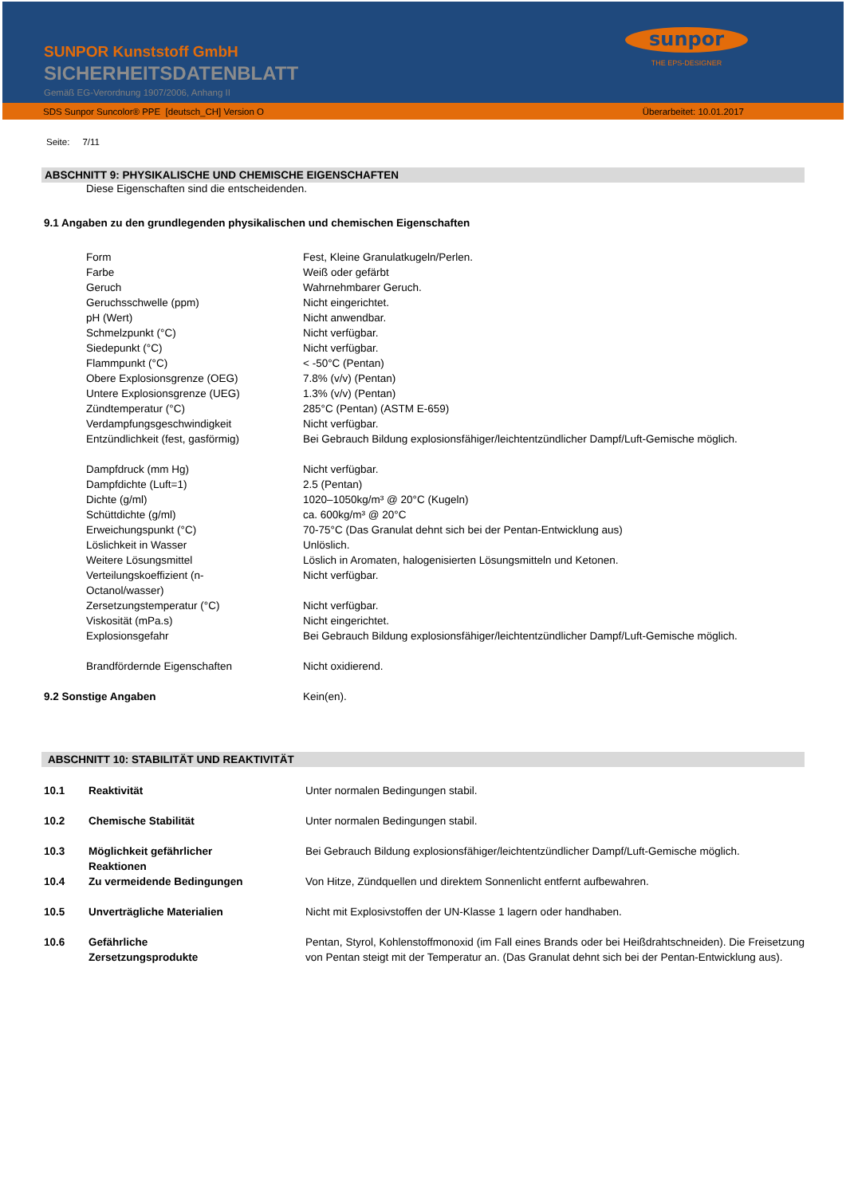SUNPOR Kunststoff GmbH
SICHERHEITSDATENBLATT
Gemäß EG-Verordnung 1907/2006, Anhang II
sunpor
THE EPS-DESIGNER
SDS Sunpor Suncolor® PPE [deutsch_CH] Version O Überarbeitet: 10.01.2017
Seite: 7/11
ABSCHNITT 9: PHYSIKALISCHE UND CHEMISCHE EIGENSCHAFTEN
Diese Eigenschaften sind die entscheidenden.
9.1 Angaben zu den grundlegenden physikalischen und chemischen Eigenschaften
| | Form | Fest, Kleine Granulatkugeln/Perlen. |
| | Farbe | Weiß oder gefärbt |
| | Geruch | Wahrnehmbarer Geruch. |
| | Geruchsschwelle (ppm) | Nicht eingerichtet. |
| | pH (Wert) | Nicht anwendbar. |
| | Schmelzpunkt (°C) | Nicht verfügbar. |
| | Siedepunkt (°C) | Nicht verfügbar. |
| | Flammpunkt (°C) | < -50°C (Pentan) |
| | Obere Explosionsgrenze (OEG) | 7.8% (v/v) (Pentan) |
| | Untere Explosionsgrenze (UEG) | 1.3% (v/v) (Pentan) |
| | Zündtemperatur (°C) | 285°C (Pentan) (ASTM E-659) |
| | Verdampfungsgeschwindigkeit | Nicht verfügbar. |
| | Entzündlichkeit (fest, gasförmig) | Bei Gebrauch Bildung explosionsfähiger/leichtentzündlicher Dampf/Luft-Gemische möglich. |
| | Dampfdruck (mm Hg) | Nicht verfügbar. |
| | Dampfdichte (Luft=1) | 2.5 (Pentan) |
| | Dichte (g/ml) | 1020–1050kg/m³ @ 20°C (Kugeln) |
| | Schüttdichte (g/ml) | ca. 600kg/m³ @ 20°C |
| | Erweichungspunkt (°C) | 70-75°C (Das Granulat dehnt sich bei der Pentan-Entwicklung aus) |
| | Löslichkeit in Wasser | Unlöslich. |
| | Weitere Lösungsmittel | Löslich in Aromaten, halogenisierten Lösungsmitteln und Ketonen. |
| | Verteilungskoeffizient (n- Octanol/wasser) | Nicht verfügbar. |
| | Zersetzungstemperatur (°C) | Nicht verfügbar. |
| | Viskosität (mPa.s) | Nicht eingerichtet. |
| | Explosionsgefahr | Bei Gebrauch Bildung explosionsfähiger/leichtentzündlicher Dampf/Luft-Gemische möglich. |
| | Brandfördernde Eigenschaften | Nicht oxidierend. |
| 9.2 Sonstige Angaben | | Kein(en). |
ABSCHNITT 10: STABILITÄT UND REAKTIVITÄT
| 10.1 | Reaktivität | Unter normalen Bedingungen stabil. |
| 10.2 | Chemische Stabilität | Unter normalen Bedingungen stabil. |
| 10.3 | Möglichkeit gefährlicher Reaktionen | Bei Gebrauch Bildung explosionsfähiger/leichtentzündlicher Dampf/Luft-Gemische möglich. |
| 10.4 | Zu vermeidende Bedingungen | Von Hitze, Zündquellen und direktem Sonnenlicht entfernt aufbewahren. |
| 10.5 | Unverträgliche Materialien | Nicht mit Explosivstoffen der UN-Klasse 1 lagern oder handhaben. |
| 10.6 | Gefährliche Zersetzungsprodukte | Pentan, Styrol, Kohlenstoffmonoxid (im Fall eines Brands oder bei Heißdrahtschneiden). Die Freisetzung von Pentan steigt mit der Temperatur an. (Das Granulat dehnt sich bei der Pentan-Entwicklung aus). |